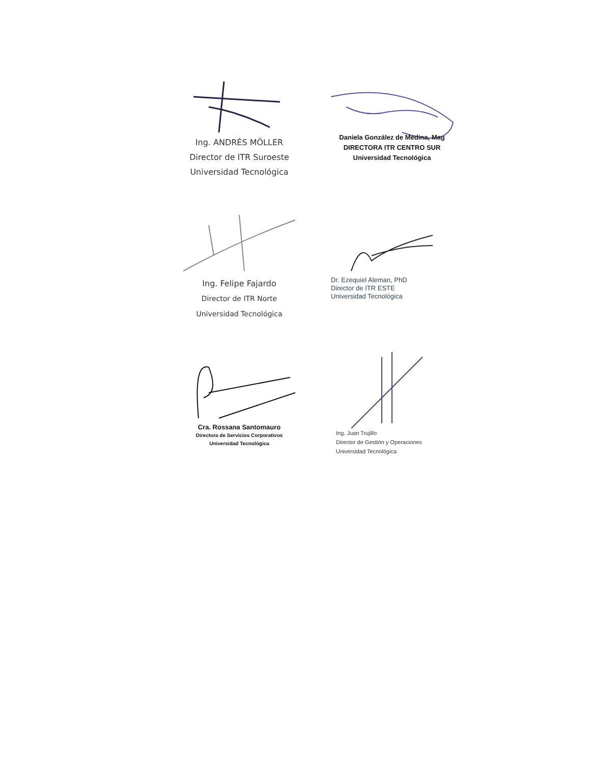Ing. ANDRÉS MÖLLER
Director de ITR Suroeste
Universidad Tecnológica
Daniela González de Medina, Mag
DIRECTORA ITR CENTRO SUR
Universidad Tecnológica
Ing. Felipe Fajardo
Director de ITR Norte
Universidad Tecnológica
Dr. Ezequiel Aleman, PhD
Director de ITR ESTE
Universidad Tecnológica
Cra. Rossana Santomauro
Directora de Servicios Corporativos
Universidad Tecnológica
Ing. Juan Trujillo
Director de Gestión y Operaciones
Universidad Tecnológica